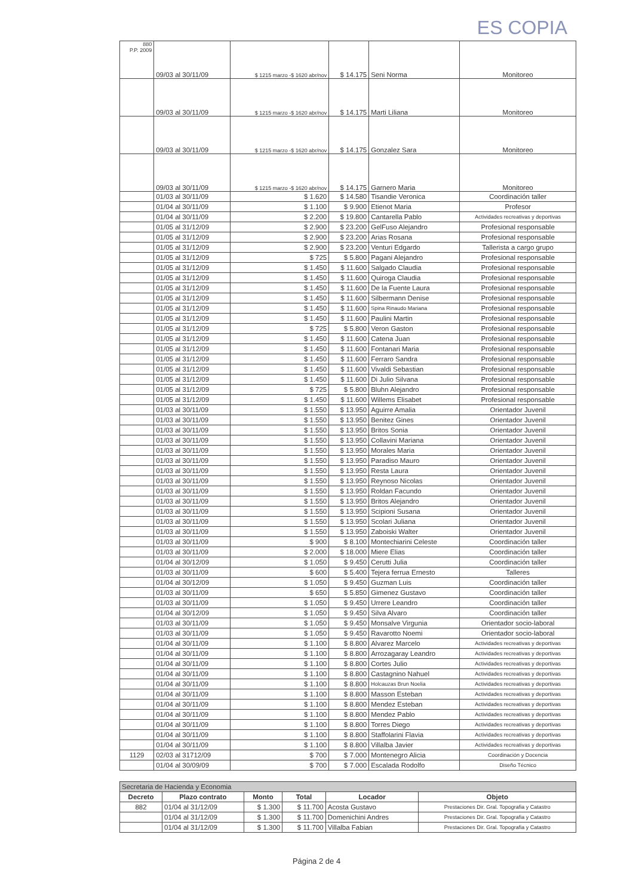ES COPIA
| 880 P.P. 2009 | 09/03 al 30/11/09 | $ 1215 marzo -$ 1620 abr/nov | $ 14.175 | Seni Norma | Monitoreo |
| | 09/03 al 30/11/09 | $ 1215 marzo -$ 1620 abr/nov | $ 14.175 | Marti Liliana | Monitoreo |
| | 09/03 al 30/11/09 | $ 1215 marzo -$ 1620 abr/nov | $ 14.175 | Gonzalez Sara | Monitoreo |
| | 09/03 al 30/11/09 | $ 1215 marzo -$ 1620 abr/nov | $ 14.175 | Garnero Maria | Monitoreo |
| | 01/03 al 30/11/09 | $ 1.620 | $ 14.580 | Tisandie Veronica | Coordinación taller |
| | 01/04 al 30/11/09 | $ 1.100 | $ 9.900 | Etienot Maria | Profesor |
| | 01/04 al 30/11/09 | $ 2.200 | $ 19.800 | Cantarella Pablo | Actividades recreativas y deportivas |
| | 01/05 al 31/12/09 | $ 2.900 | $ 23.200 | GelFuso Alejandro | Profesional responsable |
| | 01/05 al 31/12/09 | $ 2.900 | $ 23.200 | Arias Rosana | Profesional responsable |
| | 01/05 al 31/12/09 | $ 2.900 | $ 23.200 | Venturi Edgardo | Tallerista a cargo grupo |
| | 01/05 al 31/12/09 | $ 725 | $ 5.800 | Pagani Alejandro | Profesional responsable |
| | 01/05 al 31/12/09 | $ 1.450 | $ 11.600 | Salgado Claudia | Profesional responsable |
| | 01/05 al 31/12/09 | $ 1.450 | $ 11.600 | Quiroga Claudia | Profesional responsable |
| | 01/05 al 31/12/09 | $ 1.450 | $ 11.600 | De la Fuente Laura | Profesional responsable |
| | 01/05 al 31/12/09 | $ 1.450 | $ 11.600 | Silbermann Denise | Profesional responsable |
| | 01/05 al 31/12/09 | $ 1.450 | $ 11.600 | Spina Rinaudo Mariana | Profesional responsable |
| | 01/05 al 31/12/09 | $ 1.450 | $ 11.600 | Paulini Martin | Profesional responsable |
| | 01/05 al 31/12/09 | $ 725 | $ 5.800 | Veron Gaston | Profesional responsable |
| | 01/05 al 31/12/09 | $ 1.450 | $ 11.600 | Catena Juan | Profesional responsable |
| | 01/05 al 31/12/09 | $ 1.450 | $ 11.600 | Fontanari Maria | Profesional responsable |
| | 01/05 al 31/12/09 | $ 1.450 | $ 11.600 | Ferraro Sandra | Profesional responsable |
| | 01/05 al 31/12/09 | $ 1.450 | $ 11.600 | Vivaldi Sebastian | Profesional responsable |
| | 01/05 al 31/12/09 | $ 1.450 | $ 11.600 | Di Julio Silvana | Profesional responsable |
| | 01/05 al 31/12/09 | $ 725 | $ 5.800 | Bluhn Alejandro | Profesional responsable |
| | 01/05 al 31/12/09 | $ 1.450 | $ 11.600 | Willems Elisabet | Profesional responsable |
| | 01/03 al 30/11/09 | $ 1.550 | $ 13.950 | Aguirre Amalia | Orientador Juvenil |
| | 01/03 al 30/11/09 | $ 1.550 | $ 13.950 | Benitez Gines | Orientador Juvenil |
| | 01/03 al 30/11/09 | $ 1.550 | $ 13.950 | Britos Sonia | Orientador Juvenil |
| | 01/03 al 30/11/09 | $ 1.550 | $ 13.950 | Collavini Mariana | Orientador Juvenil |
| | 01/03 al 30/11/09 | $ 1.550 | $ 13.950 | Morales Maria | Orientador Juvenil |
| | 01/03 al 30/11/09 | $ 1.550 | $ 13.950 | Paradiso Mauro | Orientador Juvenil |
| | 01/03 al 30/11/09 | $ 1.550 | $ 13.950 | Resta Laura | Orientador Juvenil |
| | 01/03 al 30/11/09 | $ 1.550 | $ 13.950 | Reynoso Nicolas | Orientador Juvenil |
| | 01/03 al 30/11/09 | $ 1.550 | $ 13.950 | Roldan Facundo | Orientador Juvenil |
| | 01/03 al 30/11/09 | $ 1.550 | $ 13.950 | Britos Alejandro | Orientador Juvenil |
| | 01/03 al 30/11/09 | $ 1.550 | $ 13.950 | Scipioni Susana | Orientador Juvenil |
| | 01/03 al 30/11/09 | $ 1.550 | $ 13.950 | Scolari Juliana | Orientador Juvenil |
| | 01/03 al 30/11/09 | $ 1.550 | $ 13.950 | Zaboiski Walter | Orientador Juvenil |
| | 01/03 al 30/11/09 | $ 900 | $ 8.100 | Montechiarini Celeste | Coordinación taller |
| | 01/03 al 30/11/09 | $ 2.000 | $ 18.000 | Miere Elias | Coordinación taller |
| | 01/04 al 30/12/09 | $ 1.050 | $ 9.450 | Cerutti Julia | Coordinación taller |
| | 01/03 al 30/11/09 | $ 600 | $ 5.400 | Tejera ferrua Ernesto | Talleres |
| | 01/04 al 30/12/09 | $ 1.050 | $ 9.450 | Guzman Luis | Coordinación taller |
| | 01/03 al 30/11/09 | $ 650 | $ 5.850 | Gimenez Gustavo | Coordinación taller |
| | 01/03 al 30/11/09 | $ 1.050 | $ 9.450 | Urrere Leandro | Coordinación taller |
| | 01/04 al 30/12/09 | $ 1.050 | $ 9.450 | Silva Alvaro | Coordinación taller |
| | 01/03 al 30/11/09 | $ 1.050 | $ 9.450 | Monsalve Virgunia | Orientador socio-laboral |
| | 01/03 al 30/11/09 | $ 1.050 | $ 9.450 | Ravarotto Noemi | Orientador socio-laboral |
| | 01/04 al 30/11/09 | $ 1.100 | $ 8.800 | Alvarez Marcelo | Actividades recreativas y deportivas |
| | 01/04 al 30/11/09 | $ 1.100 | $ 8.800 | Arrozagaray Leandro | Actividades recreativas y deportivas |
| | 01/04 al 30/11/09 | $ 1.100 | $ 8.800 | Cortes Julio | Actividades recreativas y deportivas |
| | 01/04 al 30/11/09 | $ 1.100 | $ 8.800 | Castagnino Nahuel | Actividades recreativas y deportivas |
| | 01/04 al 30/11/09 | $ 1.100 | $ 8.800 | Holcauzas Brun Noelia | Actividades recreativas y deportivas |
| | 01/04 al 30/11/09 | $ 1.100 | $ 8.800 | Masson Esteban | Actividades recreativas y deportivas |
| | 01/04 al 30/11/09 | $ 1.100 | $ 8.800 | Mendez Esteban | Actividades recreativas y deportivas |
| | 01/04 al 30/11/09 | $ 1.100 | $ 8.800 | Mendez Pablo | Actividades recreativas y deportivas |
| | 01/04 al 30/11/09 | $ 1.100 | $ 8.800 | Torres Diego | Actividades recreativas y deportivas |
| | 01/04 al 30/11/09 | $ 1.100 | $ 8.800 | Staffolarini Flavia | Actividades recreativas y deportivas |
| | 01/04 al 30/11/09 | $ 1.100 | $ 8.800 | Villalba Javier | Actividades recreativas y deportivas |
| 1129 | 02/03 al 31712/09 | $ 700 | $ 7.000 | Montenegro Alicia | Coordinación y Docencia |
| | 01/04 al 30/09/09 | $ 700 | $ 7.000 | Escalada Rodolfo | Diseño Técnico |
| Secretaria de Hacienda y Economia | | | | | |
| --- | --- | --- | --- | --- | --- |
| Decreto | Plazo contrato | Monto | Total | Locador | Objeto |
| 882 | 01/04 al 31/12/09 | $ 1.300 | $ 11.700 | Acosta Gustavo | Prestaciones Dir. Gral. Topografia y Catastro |
| | 01/04 al 31/12/09 | $ 1.300 | $ 11.700 | Domenichini Andres | Prestaciones Dir. Gral. Topografia y Catastro |
| | 01/04 al 31/12/09 | $ 1.300 | $ 11.700 | Villalba Fabian | Prestaciones Dir. Gral. Topografia y Catastro |
Página 2 de 4